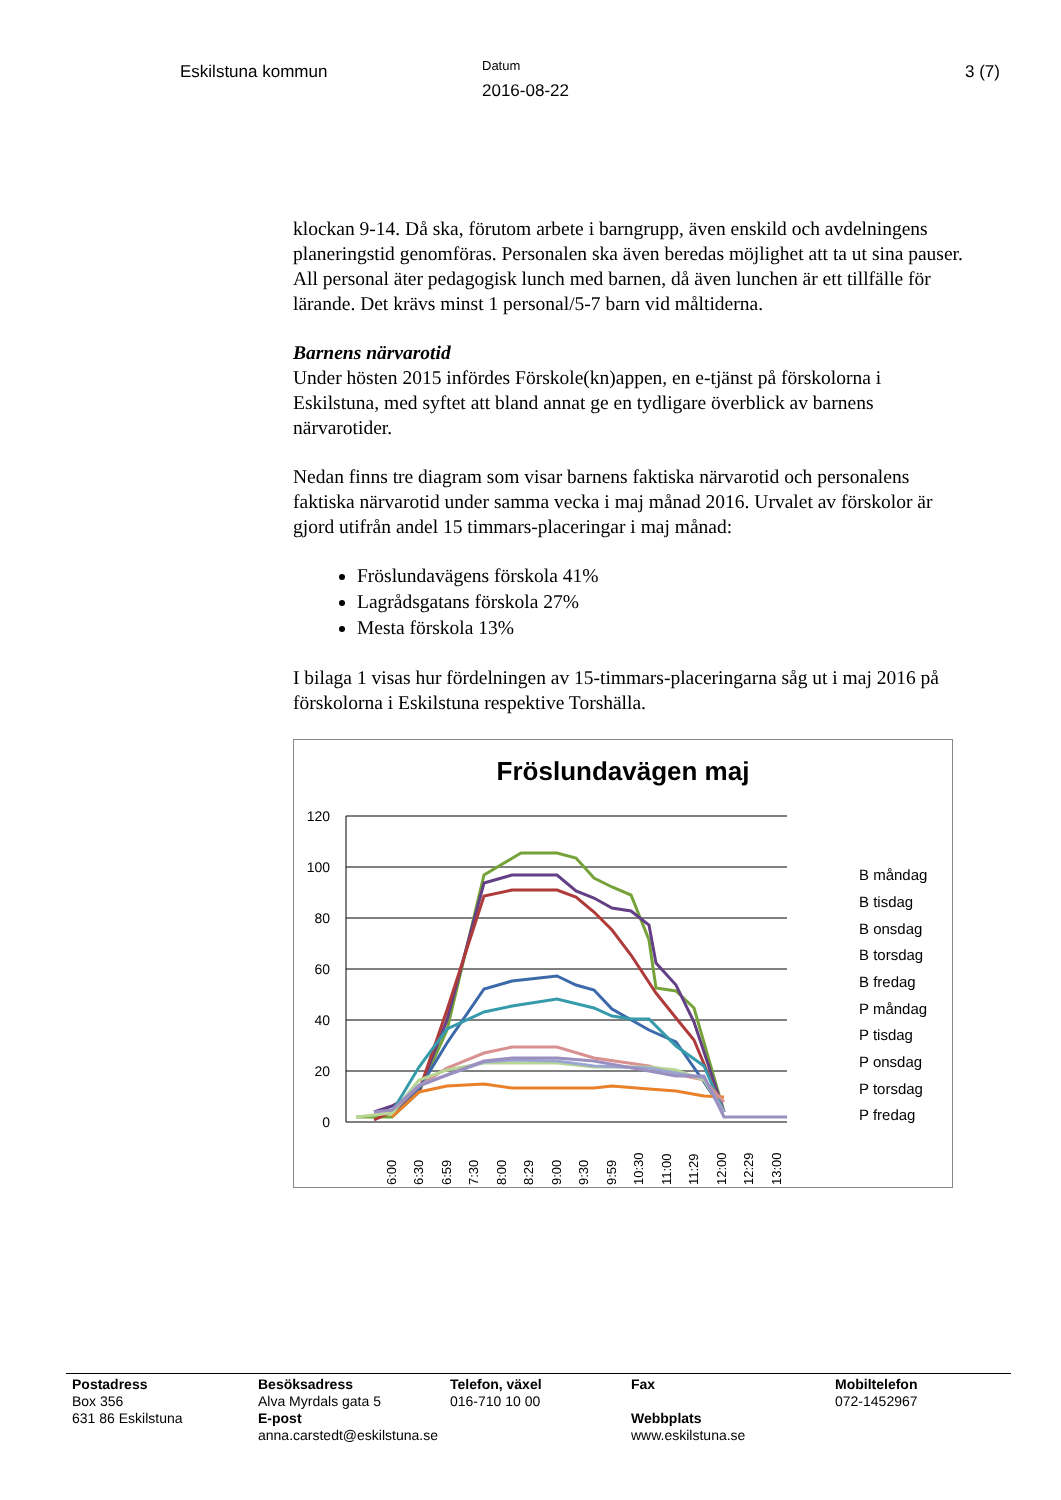Eskilstuna kommun
Datum
2016-08-22
3 (7)
klockan 9-14. Då ska, förutom arbete i barngrupp, även enskild och avdelningens planeringstid genomföras. Personalen ska även beredas möjlighet att ta ut sina pauser. All personal äter pedagogisk lunch med barnen, då även lunchen är ett tillfälle för lärande. Det krävs minst 1 personal/5-7 barn vid måltiderna.
Barnens närvarotid
Under hösten 2015 infördes Förskole(kn)appen, en e-tjänst på förskolorna i Eskilstuna, med syftet att bland annat ge en tydligare överblick av barnens närvarotider.
Nedan finns tre diagram som visar barnens faktiska närvarotid och personalens faktiska närvarotid under samma vecka i maj månad 2016. Urvalet av förskolor är gjord utifrån andel 15 timmars-placeringar i maj månad:
Fröslundavägens förskola 41%
Lagrådsgatans förskola 27%
Mesta förskola 13%
I bilaga 1 visas hur fördelningen av 15-timmars-placeringarna såg ut i maj 2016 på förskolorna i Eskilstuna respektive Torshälla.
Fröslundavägen maj
120
100
80
60
40
20
0
6:00
6:30
6:59
7:30
8:00
8:29
9:00
9:30
9:59
10:30
11:00
11:29
12:00
12:29
13:00
B måndag
B tisdag
B onsdag
B torsdag
B fredag
P måndag
P tisdag
P onsdag
P torsdag
P fredag
Postadress
Box 356
631 86 Eskilstuna
Besöksadress
Alva Myrdals gata 5
E-post
anna.carstedt@eskilstuna.se
Telefon, växel
016-710 10 00
Fax
Webbplats
www.eskilstuna.se
Mobiltelefon
072-1452967